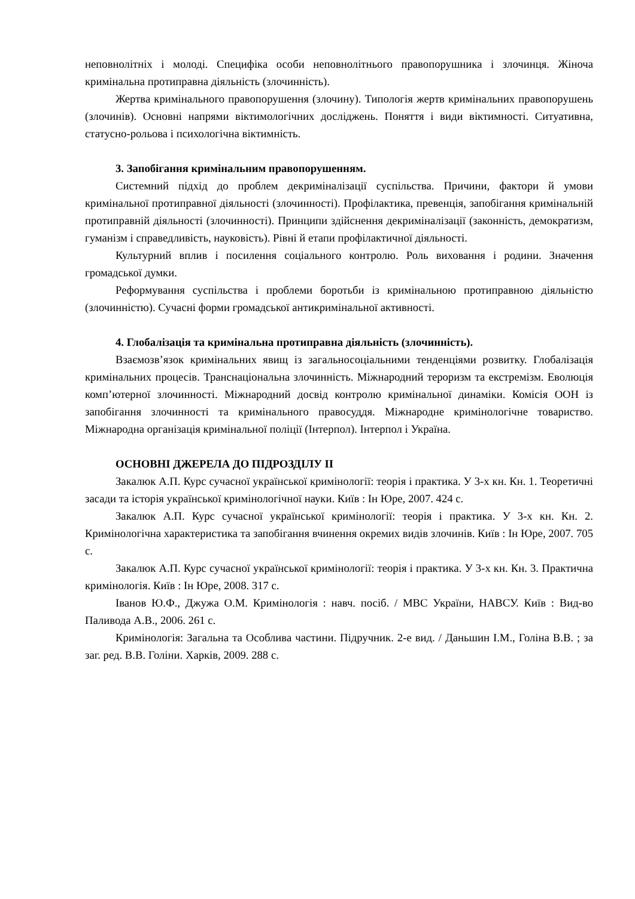неповнолітніх і молоді. Специфіка особи неповнолітнього правопорушника і злочинця. Жіноча кримінальна протиправна діяльність (злочинність).
Жертва кримінального правопорушення (злочину). Типологія жертв кримінальних правопорушень (злочинів). Основні напрями віктимологічних досліджень. Поняття і види віктимності. Ситуативна, статусно-рольова і психологічна віктимність.
3. Запобігання кримінальним правопорушенням.
Системний підхід до проблем декриміналізації суспільства. Причини, фактори й умови кримінальної протиправної діяльності (злочинності). Профілактика, превенція, запобігання кримінальній протиправній діяльності (злочинності). Принципи здійснення декриміналізації (законність, демократизм, гуманізм і справедливість, науковість). Рівні й етапи профілактичної діяльності.
Культурний вплив і посилення соціального контролю. Роль виховання і родини. Значення громадської думки.
Реформування суспільства і проблеми боротьби із кримінальною протиправною діяльністю (злочинністю). Сучасні форми громадської антикримінальної активності.
4. Глобалізація та кримінальна протиправна діяльність (злочинність).
Взаємозв’язок кримінальних явищ із загальносоціальними тенденціями розвитку. Глобалізація кримінальних процесів. Транснаціональна злочинність. Міжнародний тероризм та екстремізм. Еволюція комп’ютерної злочинності. Міжнародний досвід контролю кримінальної динаміки. Комісія ООН із запобігання злочинності та кримінального правосуддя. Міжнародне кримінологічне товариство. Міжнародна організація кримінальної поліції (Інтерпол). Інтерпол і Україна.
ОСНОВНІ ДЖЕРЕЛА ДО ПІДРОЗДІЛУ ІІ
Закалюк А.П. Курс сучасної української кримінології: теорія і практика. У 3-х кн. Кн. 1. Теоретичні засади та історія української кримінологічної науки. Київ : Ін Юре, 2007. 424 с.
Закалюк А.П. Курс сучасної української кримінології: теорія і практика. У 3-х кн. Кн. 2. Кримінологічна характеристика та запобігання вчинення окремих видів злочинів. Київ : Ін Юре, 2007. 705 с.
Закалюк А.П. Курс сучасної української кримінології: теорія і практика. У 3-х кн. Кн. 3. Практична кримінологія. Київ : Ін Юре, 2008. 317 с.
Іванов Ю.Ф., Джужа О.М. Кримінологія : навч. посіб. / МВС України, НАВСУ. Київ : Вид-во Паливода А.В., 2006. 261 с.
Кримінологія: Загальна та Особлива частини. Підручник. 2-е вид. / Даньшин І.М., Голіна В.В. ; за заг. ред. В.В. Голіни. Харків, 2009. 288 с.